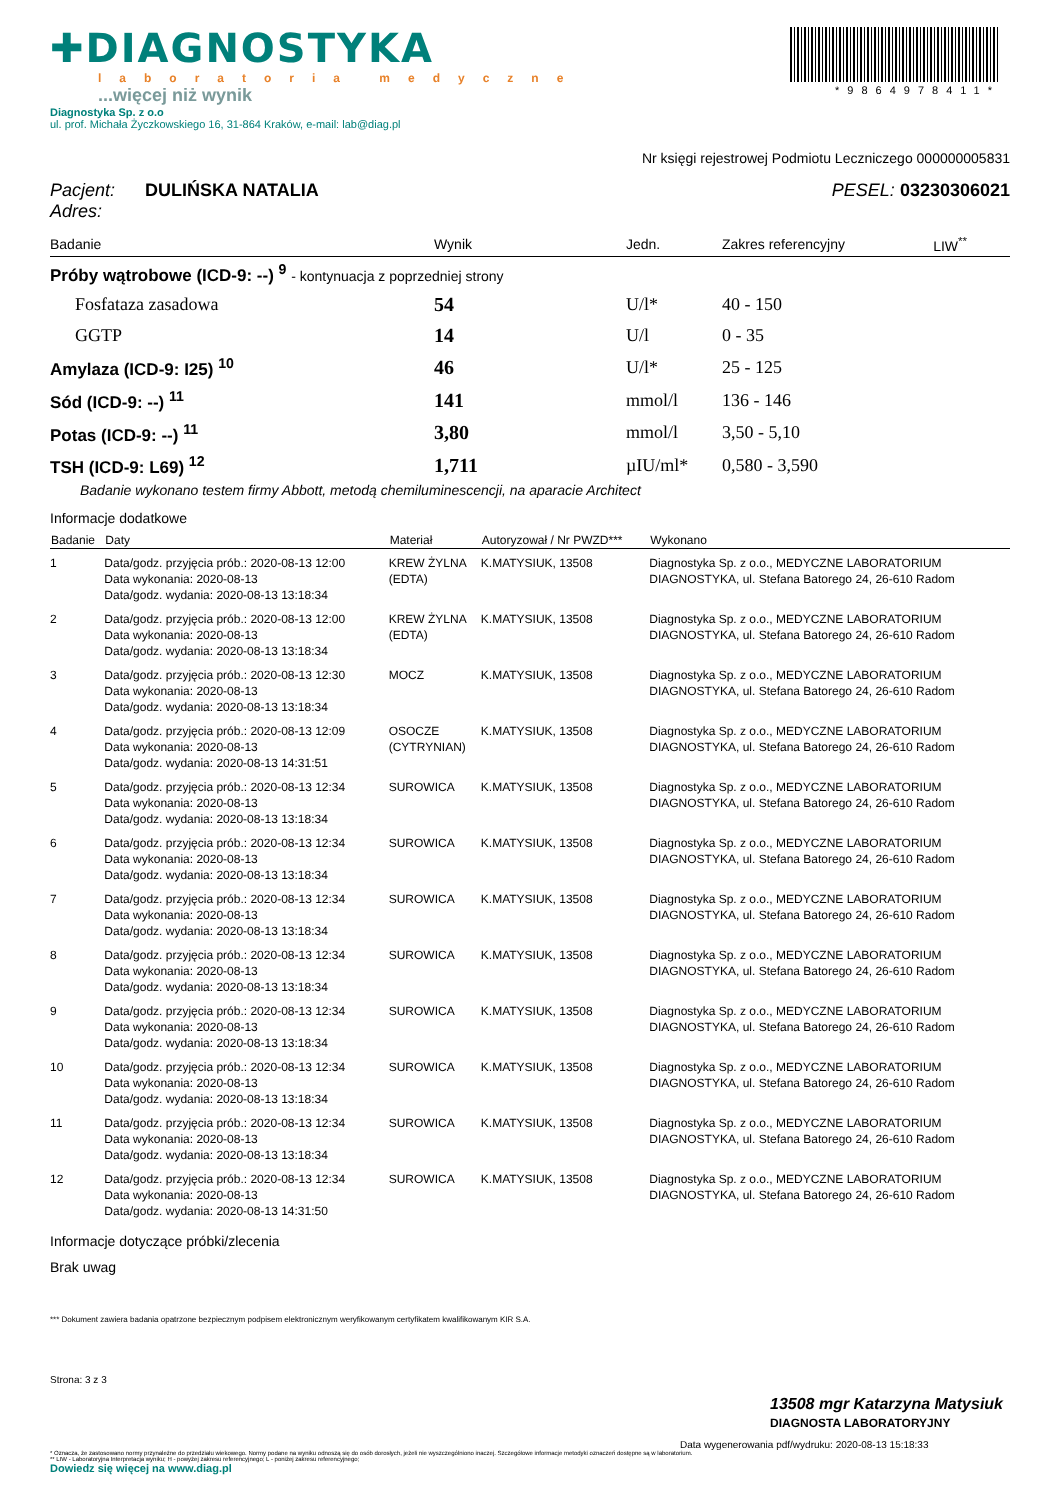✚DIAGNOSTYKA
laboratoria medyczne
...więcej niż wynik
Diagnostyka Sp. z o.o
ul. prof. Michała Życzkowskiego 16, 31-864 Kraków, e-mail: lab@diag.pl
*98649784​11*
Nr księgi rejestrowej Podmiotu Leczniczego 000000005831
Pacjent: DULIŃSKA NATALIA
Adres:
PESEL: 03230306021
| Badanie | Wynik | Jedn. | Zakres referencyjny | LIW<sup>**</sup> |
| --- | --- | --- | --- | --- |
| Próby wątrobowe (ICD-9: --) <sup>9</sup> - kontynuacja z poprzedniej strony | | | | |
| Fosfataza zasadowa | 54 | U/l* | 40 - 150 | |
| GGTP | 14 | U/l | 0 - 35 | |
| Amylaza (ICD-9: I25) <sup>10</sup> | 46 | U/l* | 25 - 125 | |
| Sód (ICD-9: --) <sup>11</sup> | 141 | mmol/l | 136 - 146 | |
| Potas (ICD-9: --) <sup>11</sup> | 3,80 | mmol/l | 3,50 - 5,10 | |
| TSH (ICD-9: L69) <sup>12</sup> | 1,711 | µIU/ml* | 0,580 - 3,590 | |
Badanie wykonano testem firmy Abbott, metodą chemiluminescencji, na aparacie Architect
Informacje dodatkowe
| Badanie | Daty | Materiał | Autoryzował / Nr PWZD*** | Wykonano |
| --- | --- | --- | --- | --- |
| 1 | Data/godz. przyjęcia prób.: 2020-08-13 12:00 Data wykonania: 2020-08-13 Data/godz. wydania: 2020-08-13 13:18:34 | KREW ŻYLNA (EDTA) | K.MATYSIUK, 13508 | Diagnostyka Sp. z o.o., MEDYCZNE LABORATORIUM DIAGNOSTYKA, ul. Stefana Batorego 24, 26-610 Radom |
| 2 | Data/godz. przyjęcia prób.: 2020-08-13 12:00 Data wykonania: 2020-08-13 Data/godz. wydania: 2020-08-13 13:18:34 | KREW ŻYLNA (EDTA) | K.MATYSIUK, 13508 | Diagnostyka Sp. z o.o., MEDYCZNE LABORATORIUM DIAGNOSTYKA, ul. Stefana Batorego 24, 26-610 Radom |
| 3 | Data/godz. przyjęcia prób.: 2020-08-13 12:30 Data wykonania: 2020-08-13 Data/godz. wydania: 2020-08-13 13:18:34 | MOCZ | K.MATYSIUK, 13508 | Diagnostyka Sp. z o.o., MEDYCZNE LABORATORIUM DIAGNOSTYKA, ul. Stefana Batorego 24, 26-610 Radom |
| 4 | Data/godz. przyjęcia prób.: 2020-08-13 12:09 Data wykonania: 2020-08-13 Data/godz. wydania: 2020-08-13 14:31:51 | OSOCZE (CYTRYNIAN) | K.MATYSIUK, 13508 | Diagnostyka Sp. z o.o., MEDYCZNE LABORATORIUM DIAGNOSTYKA, ul. Stefana Batorego 24, 26-610 Radom |
| 5 | Data/godz. przyjęcia prób.: 2020-08-13 12:34 Data wykonania: 2020-08-13 Data/godz. wydania: 2020-08-13 13:18:34 | SUROWICA | K.MATYSIUK, 13508 | Diagnostyka Sp. z o.o., MEDYCZNE LABORATORIUM DIAGNOSTYKA, ul. Stefana Batorego 24, 26-610 Radom |
| 6 | Data/godz. przyjęcia prób.: 2020-08-13 12:34 Data wykonania: 2020-08-13 Data/godz. wydania: 2020-08-13 13:18:34 | SUROWICA | K.MATYSIUK, 13508 | Diagnostyka Sp. z o.o., MEDYCZNE LABORATORIUM DIAGNOSTYKA, ul. Stefana Batorego 24, 26-610 Radom |
| 7 | Data/godz. przyjęcia prób.: 2020-08-13 12:34 Data wykonania: 2020-08-13 Data/godz. wydania: 2020-08-13 13:18:34 | SUROWICA | K.MATYSIUK, 13508 | Diagnostyka Sp. z o.o., MEDYCZNE LABORATORIUM DIAGNOSTYKA, ul. Stefana Batorego 24, 26-610 Radom |
| 8 | Data/godz. przyjęcia prób.: 2020-08-13 12:34 Data wykonania: 2020-08-13 Data/godz. wydania: 2020-08-13 13:18:34 | SUROWICA | K.MATYSIUK, 13508 | Diagnostyka Sp. z o.o., MEDYCZNE LABORATORIUM DIAGNOSTYKA, ul. Stefana Batorego 24, 26-610 Radom |
| 9 | Data/godz. przyjęcia prób.: 2020-08-13 12:34 Data wykonania: 2020-08-13 Data/godz. wydania: 2020-08-13 13:18:34 | SUROWICA | K.MATYSIUK, 13508 | Diagnostyka Sp. z o.o., MEDYCZNE LABORATORIUM DIAGNOSTYKA, ul. Stefana Batorego 24, 26-610 Radom |
| 10 | Data/godz. przyjęcia prób.: 2020-08-13 12:34 Data wykonania: 2020-08-13 Data/godz. wydania: 2020-08-13 13:18:34 | SUROWICA | K.MATYSIUK, 13508 | Diagnostyka Sp. z o.o., MEDYCZNE LABORATORIUM DIAGNOSTYKA, ul. Stefana Batorego 24, 26-610 Radom |
| 11 | Data/godz. przyjęcia prób.: 2020-08-13 12:34 Data wykonania: 2020-08-13 Data/godz. wydania: 2020-08-13 13:18:34 | SUROWICA | K.MATYSIUK, 13508 | Diagnostyka Sp. z o.o., MEDYCZNE LABORATORIUM DIAGNOSTYKA, ul. Stefana Batorego 24, 26-610 Radom |
| 12 | Data/godz. przyjęcia prób.: 2020-08-13 12:34 Data wykonania: 2020-08-13 Data/godz. wydania: 2020-08-13 14:31:50 | SUROWICA | K.MATYSIUK, 13508 | Diagnostyka Sp. z o.o., MEDYCZNE LABORATORIUM DIAGNOSTYKA, ul. Stefana Batorego 24, 26-610 Radom |
Informacje dotyczące próbki/zlecenia
Brak uwag
*** Dokument zawiera badania opatrzone bezpiecznym podpisem elektronicznym weryfikowanym certyfikatem kwalifikowanym KIR S.A.
Strona: 3 z 3
13508 mgr Katarzyna Matysiuk
DIAGNOSTA LABORATORYJNY
Data wygenerowania pdf/wydruku: 2020-08-13 15:18:33
* Oznacza, że zastosowano normy przynależne do przedziału wiekowego. Normy podane na wyniku odnoszą się do osób dorosłych, jeżeli nie wyszczególniono inaczej. Szczegółowe informacje metodyki oznaczeń dostępne są w laboratorium.
** LIW - Laboratoryjna Interpretacja wyniku; H - powyżej zakresu referencyjnego; L - poniżej zakresu referencyjnego;
Dowiedz się więcej na www.diag.pl